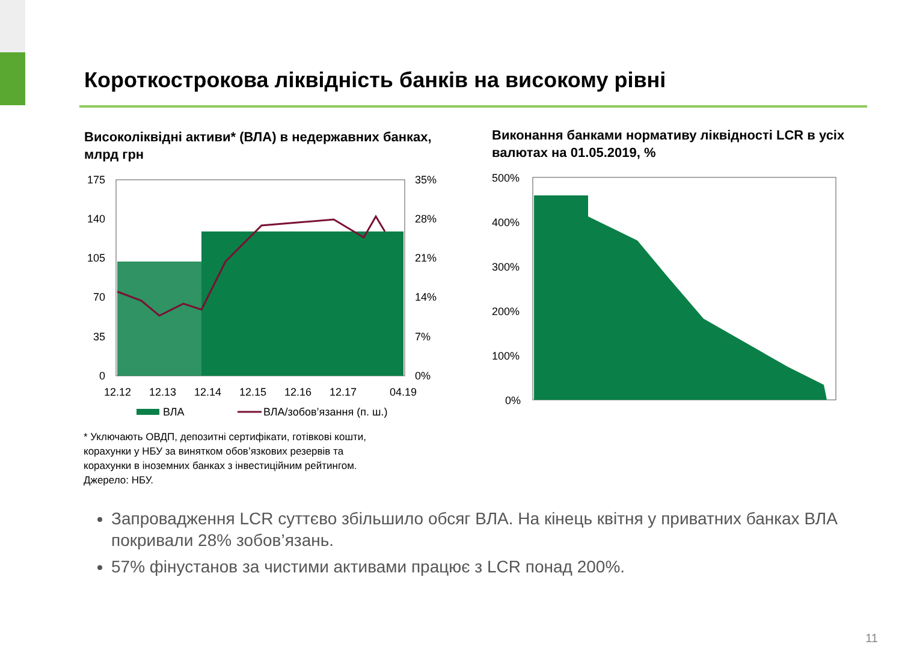Короткострокова ліквідність банків на високому рівні
Високоліквідні активи* (ВЛА) в недержавних банках, млрд грн
Виконання банками нормативу ліквідності LCR в усіх валютах на 01.05.2019, %
175
140
105
70
35
0
35%
28%
21%
14%
7%
0%
12.12
12.13
12.14
12.15
12.16
12.17
04.19
ВЛА
ВЛА/зобов’язання (п. ш.)
500%
400%
300%
200%
100%
0%
* Уключають ОВДП, депозитні сертифікати, готівкові кошти,
корахунки у НБУ за винятком обов’язкових резервів та
корахунки в іноземних банках з інвестиційним рейтингом.
Джерело: НБУ.
Запровадження LCR суттєво збільшило обсяг ВЛА. На кінець квітня у приватних банках ВЛА покривали 28% зобов’язань.
57% фінустанов за чистими активами працює з LCR понад 200%.
11